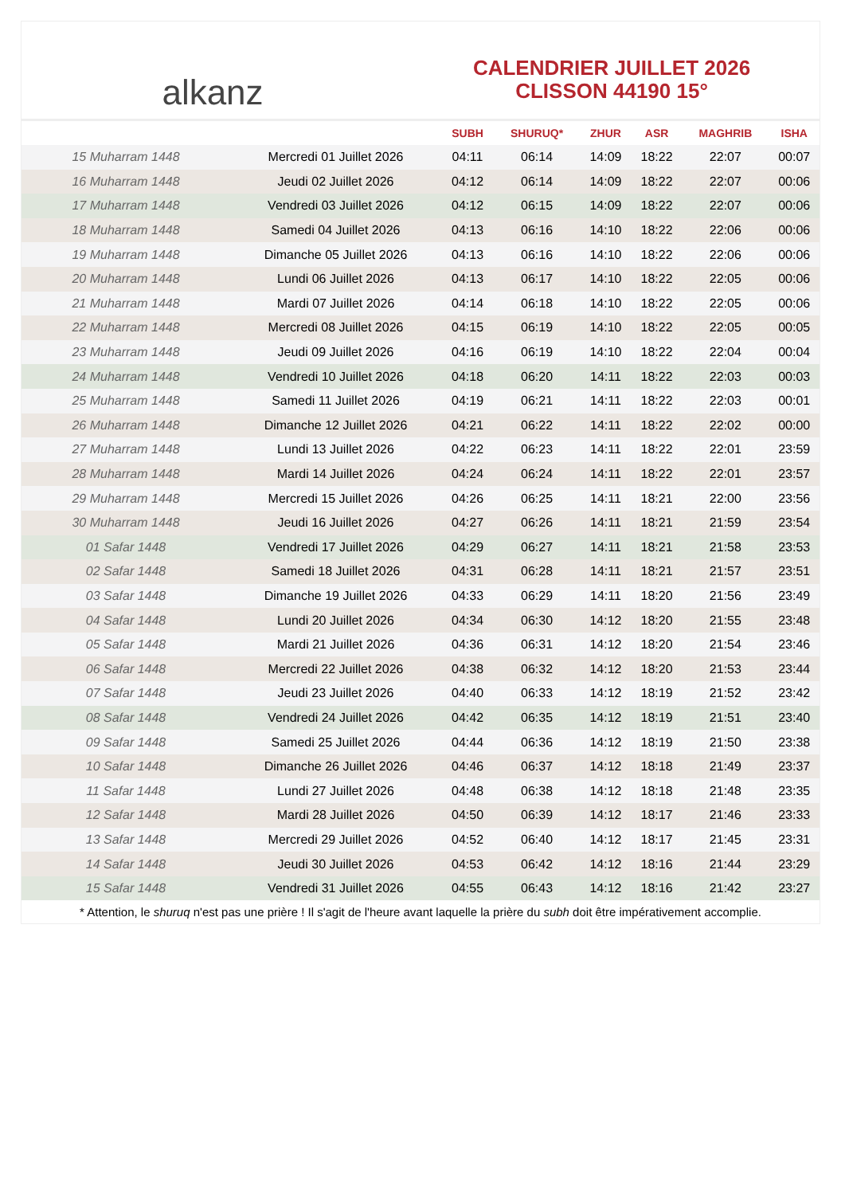alkanz
CALENDRIER JUILLET 2026
CLISSON 44190 15°
| | | SUBH | SHURUQ* | ZHUR | ASR | MAGHRIB | ISHA |
| --- | --- | --- | --- | --- | --- | --- | --- |
| 15 Muharram 1448 | Mercredi 01 Juillet 2026 | 04:11 | 06:14 | 14:09 | 18:22 | 22:07 | 00:07 |
| 16 Muharram 1448 | Jeudi 02 Juillet 2026 | 04:12 | 06:14 | 14:09 | 18:22 | 22:07 | 00:06 |
| 17 Muharram 1448 | Vendredi 03 Juillet 2026 | 04:12 | 06:15 | 14:09 | 18:22 | 22:07 | 00:06 |
| 18 Muharram 1448 | Samedi 04 Juillet 2026 | 04:13 | 06:16 | 14:10 | 18:22 | 22:06 | 00:06 |
| 19 Muharram 1448 | Dimanche 05 Juillet 2026 | 04:13 | 06:16 | 14:10 | 18:22 | 22:06 | 00:06 |
| 20 Muharram 1448 | Lundi 06 Juillet 2026 | 04:13 | 06:17 | 14:10 | 18:22 | 22:05 | 00:06 |
| 21 Muharram 1448 | Mardi 07 Juillet 2026 | 04:14 | 06:18 | 14:10 | 18:22 | 22:05 | 00:06 |
| 22 Muharram 1448 | Mercredi 08 Juillet 2026 | 04:15 | 06:19 | 14:10 | 18:22 | 22:05 | 00:05 |
| 23 Muharram 1448 | Jeudi 09 Juillet 2026 | 04:16 | 06:19 | 14:10 | 18:22 | 22:04 | 00:04 |
| 24 Muharram 1448 | Vendredi 10 Juillet 2026 | 04:18 | 06:20 | 14:11 | 18:22 | 22:03 | 00:03 |
| 25 Muharram 1448 | Samedi 11 Juillet 2026 | 04:19 | 06:21 | 14:11 | 18:22 | 22:03 | 00:01 |
| 26 Muharram 1448 | Dimanche 12 Juillet 2026 | 04:21 | 06:22 | 14:11 | 18:22 | 22:02 | 00:00 |
| 27 Muharram 1448 | Lundi 13 Juillet 2026 | 04:22 | 06:23 | 14:11 | 18:22 | 22:01 | 23:59 |
| 28 Muharram 1448 | Mardi 14 Juillet 2026 | 04:24 | 06:24 | 14:11 | 18:22 | 22:01 | 23:57 |
| 29 Muharram 1448 | Mercredi 15 Juillet 2026 | 04:26 | 06:25 | 14:11 | 18:21 | 22:00 | 23:56 |
| 30 Muharram 1448 | Jeudi 16 Juillet 2026 | 04:27 | 06:26 | 14:11 | 18:21 | 21:59 | 23:54 |
| 01 Safar 1448 | Vendredi 17 Juillet 2026 | 04:29 | 06:27 | 14:11 | 18:21 | 21:58 | 23:53 |
| 02 Safar 1448 | Samedi 18 Juillet 2026 | 04:31 | 06:28 | 14:11 | 18:21 | 21:57 | 23:51 |
| 03 Safar 1448 | Dimanche 19 Juillet 2026 | 04:33 | 06:29 | 14:11 | 18:20 | 21:56 | 23:49 |
| 04 Safar 1448 | Lundi 20 Juillet 2026 | 04:34 | 06:30 | 14:12 | 18:20 | 21:55 | 23:48 |
| 05 Safar 1448 | Mardi 21 Juillet 2026 | 04:36 | 06:31 | 14:12 | 18:20 | 21:54 | 23:46 |
| 06 Safar 1448 | Mercredi 22 Juillet 2026 | 04:38 | 06:32 | 14:12 | 18:20 | 21:53 | 23:44 |
| 07 Safar 1448 | Jeudi 23 Juillet 2026 | 04:40 | 06:33 | 14:12 | 18:19 | 21:52 | 23:42 |
| 08 Safar 1448 | Vendredi 24 Juillet 2026 | 04:42 | 06:35 | 14:12 | 18:19 | 21:51 | 23:40 |
| 09 Safar 1448 | Samedi 25 Juillet 2026 | 04:44 | 06:36 | 14:12 | 18:19 | 21:50 | 23:38 |
| 10 Safar 1448 | Dimanche 26 Juillet 2026 | 04:46 | 06:37 | 14:12 | 18:18 | 21:49 | 23:37 |
| 11 Safar 1448 | Lundi 27 Juillet 2026 | 04:48 | 06:38 | 14:12 | 18:18 | 21:48 | 23:35 |
| 12 Safar 1448 | Mardi 28 Juillet 2026 | 04:50 | 06:39 | 14:12 | 18:17 | 21:46 | 23:33 |
| 13 Safar 1448 | Mercredi 29 Juillet 2026 | 04:52 | 06:40 | 14:12 | 18:17 | 21:45 | 23:31 |
| 14 Safar 1448 | Jeudi 30 Juillet 2026 | 04:53 | 06:42 | 14:12 | 18:16 | 21:44 | 23:29 |
| 15 Safar 1448 | Vendredi 31 Juillet 2026 | 04:55 | 06:43 | 14:12 | 18:16 | 21:42 | 23:27 |
* Attention, le shuruq n'est pas une prière ! Il s'agit de l'heure avant laquelle la prière du subh doit être impérativement accomplie.